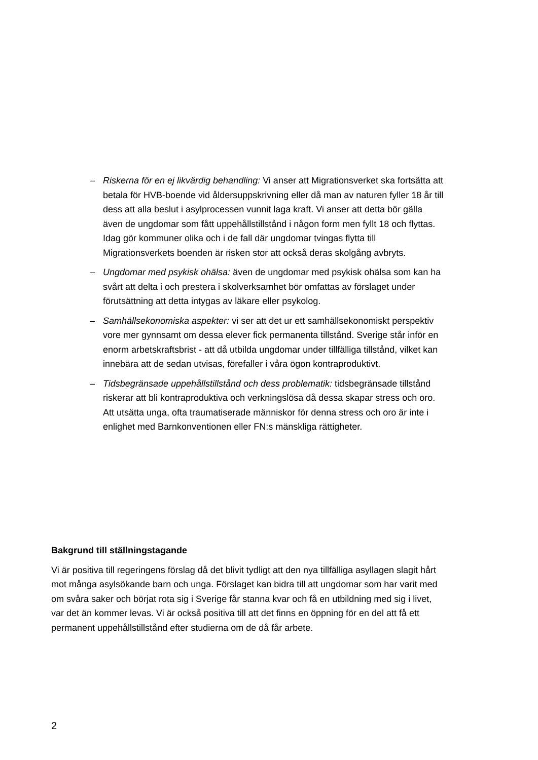– Riskerna för en ej likvärdig behandling: Vi anser att Migrationsverket ska fortsätta att betala för HVB-boende vid åldersuppskrivning eller då man av naturen fyller 18 år till dess att alla beslut i asylprocessen vunnit laga kraft. Vi anser att detta bör gälla även de ungdomar som fått uppehållstillstånd i någon form men fyllt 18 och flyttas. Idag gör kommuner olika och i de fall där ungdomar tvingas flytta till Migrationsverkets boenden är risken stor att också deras skolgång avbryts.
– Ungdomar med psykisk ohälsa: även de ungdomar med psykisk ohälsa som kan ha svårt att delta i och prestera i skolverksamhet bör omfattas av förslaget under förutsättning att detta intygas av läkare eller psykolog.
– Samhällsekonomiska aspekter: vi ser att det ur ett samhällsekonomiskt perspektiv vore mer gynnsamt om dessa elever fick permanenta tillstånd. Sverige står inför en enorm arbetskraftsbrist - att då utbilda ungdomar under tillfälliga tillstånd, vilket kan innebära att de sedan utvisas, förefaller i våra ögon kontraproduktivt.
– Tidsbegränsade uppehållstillstånd och dess problematik: tidsbegränsade tillstånd riskerar att bli kontraproduktiva och verkningslösa då dessa skapar stress och oro. Att utsätta unga, ofta traumatiserade människor för denna stress och oro är inte i enlighet med Barnkonventionen eller FN:s mänskliga rättigheter.
Bakgrund till ställningstagande
Vi är positiva till regeringens förslag då det blivit tydligt att den nya tillfälliga asyllagen slagit hårt mot många asylsökande barn och unga. Förslaget kan bidra till att ungdomar som har varit med om svåra saker och börjat rota sig i Sverige får stanna kvar och få en utbildning med sig i livet, var det än kommer levas. Vi är också positiva till att det finns en öppning för en del att få ett permanent uppehållstillstånd efter studierna om de då får arbete.
2